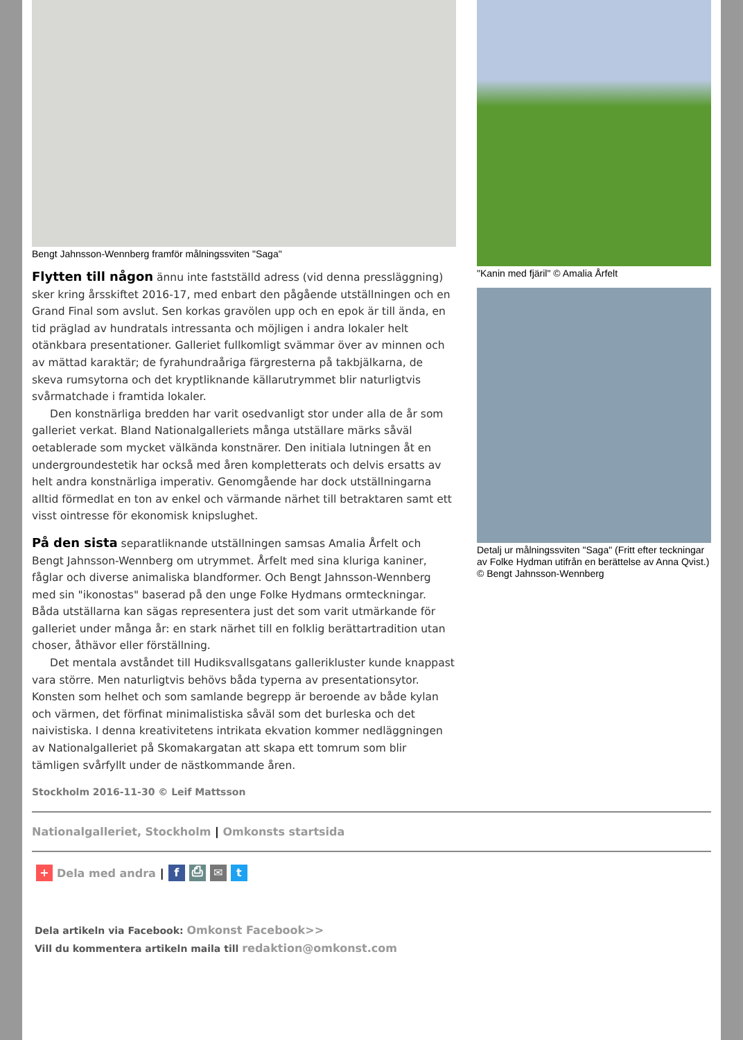Bengt Jahnsson-Wennberg framför målningssviten "Saga"
Flytten till någon ännu inte fastställd adress (vid denna pressläggning) sker kring årsskiftet 2016-17, med enbart den pågående utställningen och en Grand Final som avslut. Sen korkas gravölen upp och en epok är till ända, en tid präglad av hundratals intressanta och möjligen i andra lokaler helt otänkbara presentationer. Galleriet fullkomligt svämmar över av minnen och av mättad karaktär; de fyrahundraåriga färgresterna på takbjälkarna, de skeva rumsytorna och det kryptliknande källarutrymmet blir naturligtvis svårmatchade i framtida lokaler.
Den konstnärliga bredden har varit osedvanligt stor under alla de år som galleriet verkat. Bland Nationalgalleriets många utställare märks såväl oetablerade som mycket välkända konstnärer. Den initiala lutningen åt en undergroundestetik har också med åren kompletterats och delvis ersatts av helt andra konstnärliga imperativ. Genomgående har dock utställningarna alltid förmedlat en ton av enkel och värmande närhet till betraktaren samt ett visst ointresse för ekonomisk knipslughet.
På den sista separatliknande utställningen samsas Amalia Årfelt och Bengt Jahnsson-Wennberg om utrymmet. Årfelt med sina kluriga kaniner, fåglar och diverse animaliska blandformer. Och Bengt Jahnsson-Wennberg med sin "ikonostas" baserad på den unge Folke Hydmans ormteckningar. Båda utställarna kan sägas representera just det som varit utmärkande för galleriet under många år: en stark närhet till en folklig berättartradition utan choser, åthävor eller förställning.
Det mentala avståndet till Hudiksvallsgatans gallerikluster kunde knappast vara större. Men naturligtvis behövs båda typerna av presentationsytor. Konsten som helhet och som samlande begrepp är beroende av både kylan och värmen, det förfinat minimalistiska såväl som det burleska och det naivistiska. I denna kreativitetens intrikata ekvation kommer nedläggningen av Nationalgalleriet på Skomakargatan att skapa ett tomrum som blir tämligen svårfyllt under de nästkommande åren.
Stockholm 2016-11-30 © Leif Mattsson
"Kanin med fjäril" © Amalia Årfelt
Detalj ur målningssviten "Saga" (Fritt efter teckningar av Folke Hydman utifrån en berättelse av Anna Qvist.)
© Bengt Jahnsson-Wennberg
Nationalgalleriet, Stockholm | Omkonsts startsida
+ Dela med andra | f ⎙ ✉ t
Dela artikeln via Facebook: Omkonst Facebook>>
Vill du kommentera artikeln maila till redaktion@omkonst.com